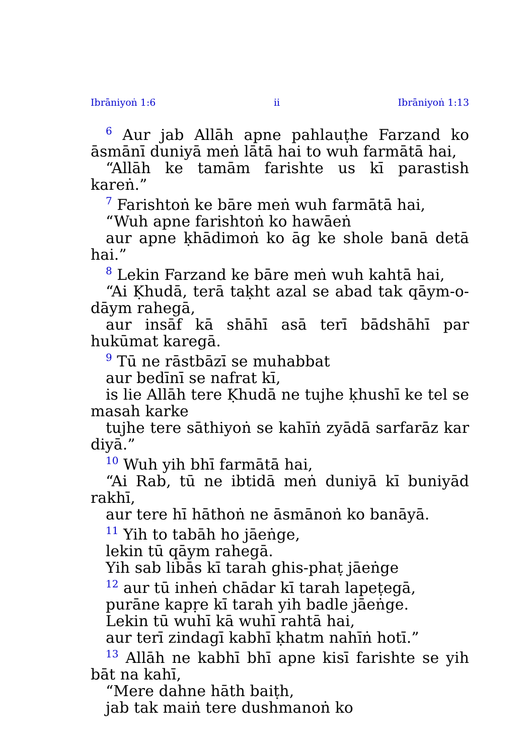Ibrāniyoṅ 1:6 ii Ibrāniyoṅ 1:13
<sup>6</sup> Aur jab Allāh apne pahlauṭhe Farzand ko āsmānī duniyā meṅ lātā hai to wuh farmātā hai,
“Allāh ke tamām farishte us kī parastish kareṅ.”
<sup>7</sup> Farishtoṅ ke bāre meṅ wuh farmātā hai,
“Wuh apne farishtoṅ ko hawāeṅ
aur apne ḳhādimoṅ ko āg ke shole banā detā hai.”
<sup>8</sup> Lekin Farzand ke bāre meṅ wuh kahtā hai,
“Ai Ḳhudā, terā taḳht azal se abad tak qāym-o-dāym rahegā,
aur insāf kā shāhī asā terī bādshāhī par hukūmat karegā.
<sup>9</sup> Tū ne rāstbāzī se muhabbat
aur bedīnī se nafrat kī,
is lie Allāh tere Ḳhudā ne tujhe ḳhushī ke tel se masah karke
tujhe tere sāthiyoṅ se kahīṅ zyādā sarfarāz kar diyā.”
<sup>10</sup> Wuh yih bhī farmātā hai,
“Ai Rab, tū ne ibtidā meṅ duniyā kī buniyād rakhī,
aur tere hī hāthoṅ ne āsmānoṅ ko banāyā.
<sup>11</sup> Yih to tabāh ho jāeṅge,
lekin tū qāym rahegā.
Yih sab libās kī tarah ghis-phaṭ jāeṅge
<sup>12</sup> aur tū inheṅ chādar kī tarah lapeṭegā,
purāne kapṛe kī tarah yih badle jāeṅge.
Lekin tū wuhī kā wuhī rahtā hai,
aur terī zindagī kabhī ḳhatm nahīṅ hotī.”
<sup>13</sup> Allāh ne kabhī bhī apne kisī farishte se yih bāt na kahī,
“Mere dahne hāth baiṭh,
jab tak maiṅ tere dushmanoṅ ko